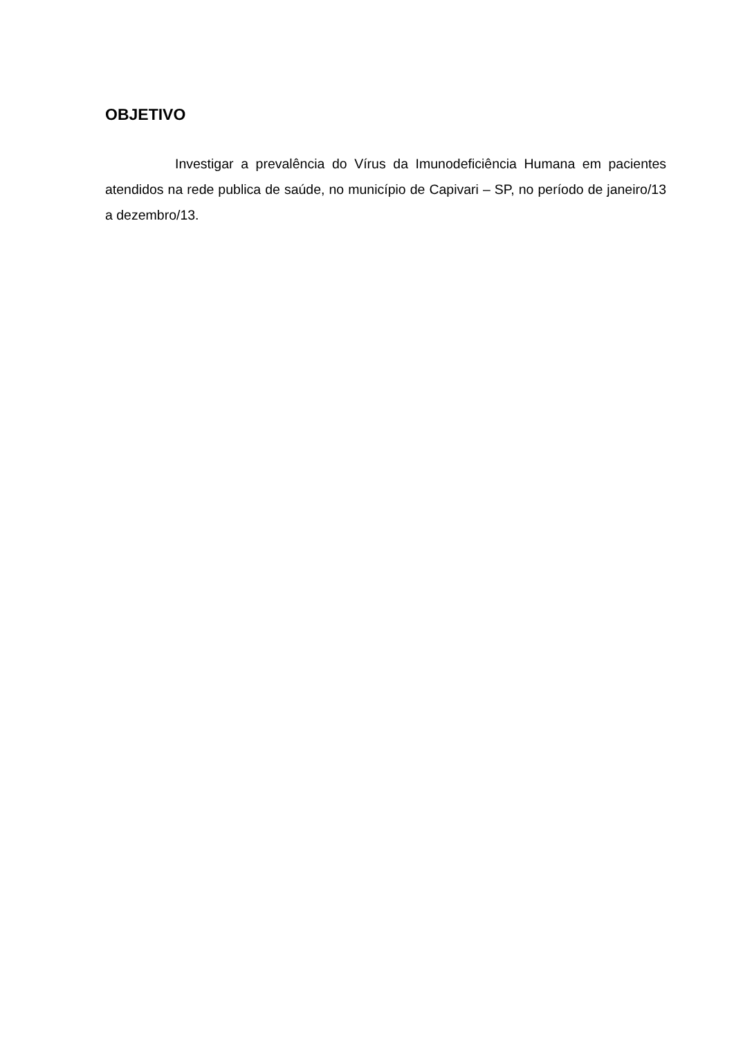OBJETIVO
Investigar a prevalência do Vírus da Imunodeficiência Humana em pacientes atendidos na rede publica de saúde, no município de Capivari – SP, no período de janeiro/13 a dezembro/13.